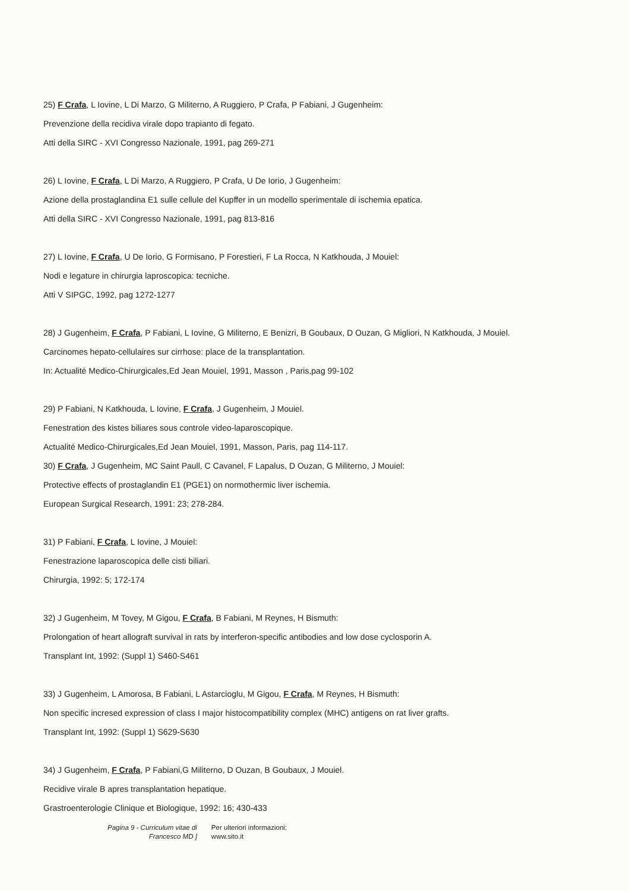25) F Crafa, L Iovine, L Di Marzo, G Militerno, A Ruggiero, P Crafa, P Fabiani, J Gugenheim:
Prevenzione della recidiva virale dopo trapianto di fegato.
Atti della SIRC - XVI Congresso Nazionale, 1991, pag 269-271
26) L Iovine, F Crafa, L Di Marzo, A Ruggiero, P Crafa, U De Iorio, J Gugenheim:
Azione della prostaglandina E1 sulle cellule del Kupffer in un modello sperimentale di ischemia epatica.
Atti della SIRC - XVI Congresso Nazionale, 1991, pag 813-816
27) L Iovine, F Crafa, U De Iorio, G Formisano, P Forestieri, F La Rocca, N Katkhouda, J Mouiel:
Nodi e legature in chirurgia laproscopica: tecniche.
Atti V SIPGC, 1992, pag 1272-1277
28) J Gugenheim, F Crafa, P Fabiani, L Iovine, G Militerno, E Benizri, B Goubaux, D Ouzan, G Migliori, N Katkhouda, J Mouiel.
Carcinomes hepato-cellulaires sur cirrhose: place de la transplantation.
In: Actualité Medico-Chirurgicales,Ed Jean Mouiel, 1991, Masson , Paris,pag 99-102
29) P Fabiani, N Katkhouda, L Iovine, F Crafa, J Gugenheim, J Mouiel.
Fenestration des kistes biliares sous controle video-laparoscopique.
Actualité Medico-Chirurgicales,Ed Jean Mouiel, 1991, Masson, Paris, pag 114-117.
30) F Crafa, J Gugenheim, MC Saint Paull, C Cavanel, F Lapalus, D Ouzan, G Militerno, J Mouiel:
Protective effects of prostaglandin E1 (PGE1) on normothermic liver ischemia.
European Surgical Research, 1991: 23; 278-284.
31) P Fabiani, F Crafa, L Iovine, J Mouiel:
Fenestrazione laparoscopica delle cisti biliari.
Chirurgia, 1992: 5; 172-174
32) J Gugenheim, M Tovey, M Gigou, F Crafa, B Fabiani, M Reynes, H Bismuth:
Prolongation of heart allograft survival in rats by interferon-specific antibodies and low dose cyclosporin A.
Transplant Int, 1992: (Suppl 1) S460-S461
33) J Gugenheim, L Amorosa, B Fabiani, L Astarcioglu, M Gigou, F Crafa, M Reynes, H Bismuth:
Non specific incresed expression of class I major histocompatibility complex (MHC) antigens on rat liver grafts.
Transplant Int, 1992: (Suppl 1) S629-S630
34) J Gugenheim, F Crafa, P Fabiani,G Militerno, D Ouzan, B Goubaux, J Mouiel.
Recidive virale B apres transplantation hepatique.
Grastroenterologie Clinique et Biologique, 1992: 16; 430-433
Pagina 9 - Curriculum vitae di
Francesco MD ]
Per ulteriori informazioni:
www.sito.it